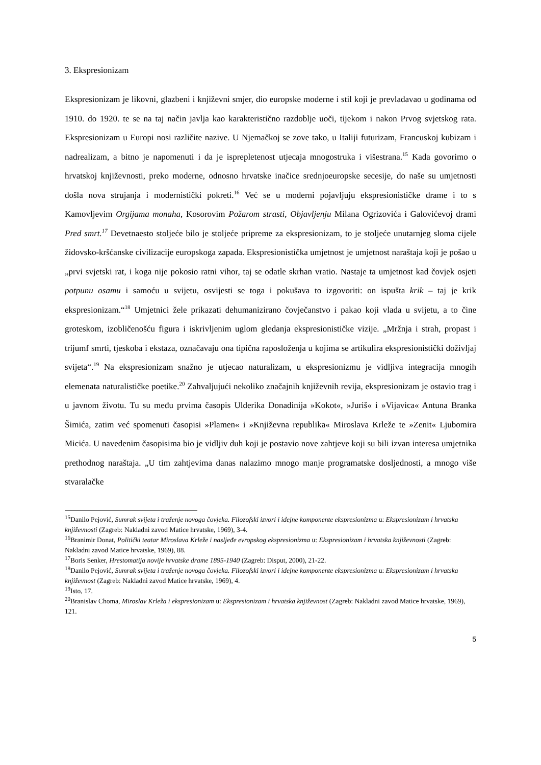3. Ekspresionizam
Ekspresionizam je likovni, glazbeni i književni smjer, dio europske moderne i stil koji je prevladavao u godinama od 1910. do 1920. te se na taj način javlja kao karakteristično razdoblje uoči, tijekom i nakon Prvog svjetskog rata. Ekspresionizam u Europi nosi različite nazive. U Njemačkoj se zove tako, u Italiji futurizam, Francuskoj kubizam i nadrealizam, a bitno je napomenuti i da je isprepletenost utjecaja mnogostruka i višestrana.<sup>15</sup> Kada govorimo o hrvatskoj književnosti, preko moderne, odnosno hrvatske inačice srednjoeuropske secesije, do naše su umjetnosti došla nova strujanja i modernistički pokreti.<sup>16</sup> Već se u moderni pojavljuju ekspresionističke drame i to s Kamovljevim Orgijama monaha, Kosorovim Požarom strasti, Objavljenju Milana Ogrizovića i Galovićevoj drami Pred smrt.<sup>17</sup> Devetnaesto stoljeće bilo je stoljeće pripreme za ekspresionizam, to je stoljeće unutarnjeg sloma cijele židovsko-kršćanske civilizacije europskoga zapada. Ekspresionistička umjetnost je umjetnost naraštaja koji je pošao u „prvi svjetski rat, i koga nije pokosio ratni vihor, taj se odatle skrhan vratio. Nastaje ta umjetnost kad čovjek osjeti potpunu osamu i samoću u svijetu, osvijesti se toga i pokušava to izgovoriti: on ispušta krik – taj je krik ekspresionizam.“<sup>18</sup> Umjetnici žele prikazati dehumanizirano čovječanstvo i pakao koji vlada u svijetu, a to čine groteskom, izobličenošću figura i iskrivljenim uglom gledanja ekspresionističke vizije. „Mržnja i strah, propast i trijumf smrti, tjeskoba i ekstaza, označavaju ona tipična raposloženja u kojima se artikulira ekspresionistički doživljaj svijeta“.<sup>19</sup> Na ekspresionizam snažno je utjecao naturalizam, u ekspresionizmu je vidljiva integracija mnogih elemenata naturalističke poetike.<sup>20</sup> Zahvaljujući nekoliko značajnih književnih revija, ekspresionizam je ostavio trag i u javnom životu. Tu su među prvima časopis Ulderika Donadinija »Kokot«, »Juriš« i »Vijavica« Antuna Branka Šimića, zatim već spomenuti časopisi »Plamen« i »Književna republika« Miroslava Krleže te »Zenit« Ljubomira Micića. U navedenim časopisima bio je vidljiv duh koji je postavio nove zahtjeve koji su bili izvan interesa umjetnika prethodnog naraštaja. „U tim zahtjevima danas nalazimo mnogo manje programatske dosljednosti, a mnogo više stvaralačke
<sup>15</sup> Danilo Pejović, Sumrak svijeta i traženje novoga čovjeka. Filozofski izvori i idejne komponente ekspresionizma u: Ekspresionizam i hrvatska književnosti (Zagreb: Nakladni zavod Matice hrvatske, 1969), 3-4.
<sup>16</sup> Branimir Donat, Politički teatar Miroslava Krleže i nasljeđe evropskog ekspresionizma u: Ekspresionizam i hrvatska književnosti (Zagreb: Nakladni zavod Matice hrvatske, 1969), 88.
<sup>17</sup> Boris Senker, Hrestomatija novije hrvatske drame 1895-1940 (Zagreb: Disput, 2000), 21-22.
<sup>18</sup> Danilo Pejović, Sumrak svijeta i traženje novoga čovjeka. Filozofski izvori i idejne komponente ekspresionizma u: Ekspresionizam i hrvatska književnost (Zagreb: Nakladni zavod Matice hrvatske, 1969), 4.
<sup>19</sup> Isto, 17.
<sup>20</sup> Branislav Choma, Miroslav Krleža i ekspresionizam u: Ekspresionizam i hrvatska književnost (Zagreb: Nakladni zavod Matice hrvatske, 1969), 121.
5